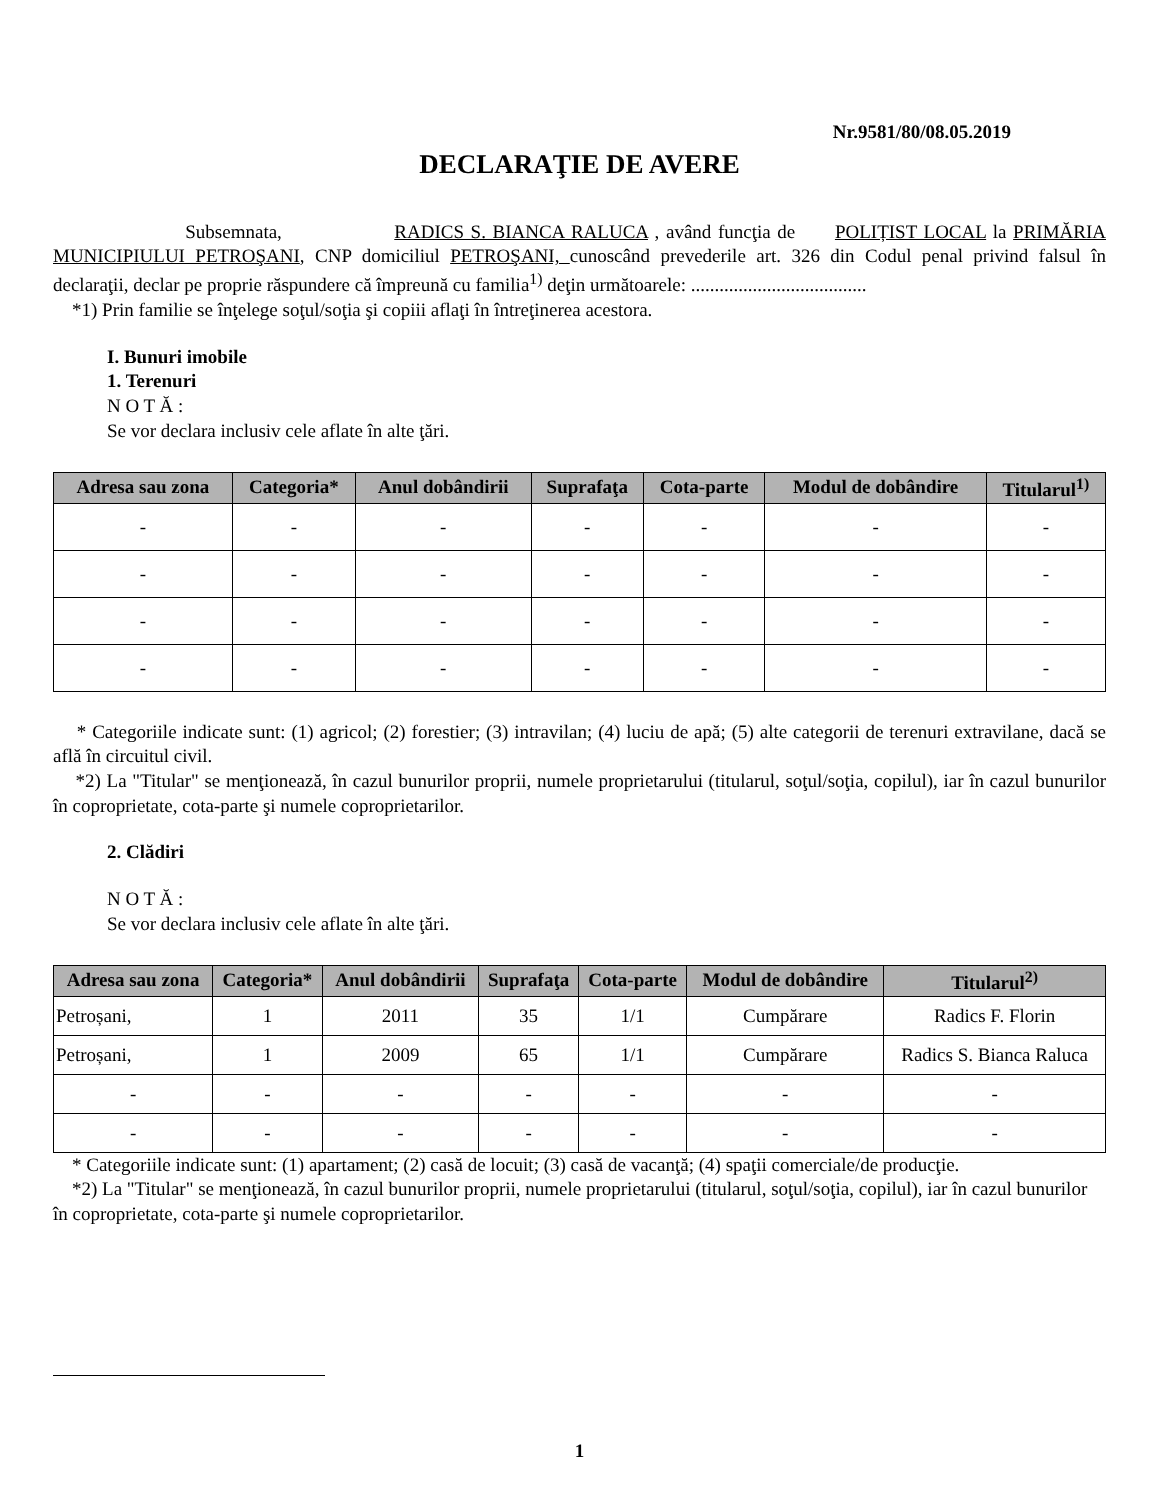Nr.9581/80/08.05.2019
DECLARAŢIE DE AVERE
Subsemnata, RADICS S. BIANCA RALUCA , având funcţia de POLIȚIST LOCAL la PRIMĂRIA MUNICIPIULUI PETROŞANI, CNP domiciliul PETROŞANI, cunoscând prevederile art. 326 din Codul penal privind falsul în declaraţii, declar pe proprie răspundere că împreună cu familia<sup>1)</sup> deţin următoarele: .....................................
*1) Prin familie se înţelege soţul/soţia şi copiii aflaţi în întreţinerea acestora.
I. Bunuri imobile
1. Terenuri
N O T Ă :
Se vor declara inclusiv cele aflate în alte ţări.
| Adresa sau zona | Categoria* | Anul dobândirii | Suprafaţa | Cota-parte | Modul de dobândire | Titularul<sup>1)</sup> |
| --- | --- | --- | --- | --- | --- | --- |
| - | - | - | - | - | - | - |
| - | - | - | - | - | - | - |
| - | - | - | - | - | - | - |
| - | - | - | - | - | - | - |
* Categoriile indicate sunt: (1) agricol; (2) forestier; (3) intravilan; (4) luciu de apă; (5) alte categorii de terenuri extravilane, dacă se află în circuitul civil.
*2) La "Titular" se menţionează, în cazul bunurilor proprii, numele proprietarului (titularul, soţul/soţia, copilul), iar în cazul bunurilor în coproprietate, cota-parte şi numele coproprietarilor.
2. Clădiri
N O T Ă :
Se vor declara inclusiv cele aflate în alte ţări.
| Adresa sau zona | Categoria* | Anul dobândirii | Suprafaţa | Cota-parte | Modul de dobândire | Titularul<sup>2)</sup> |
| --- | --- | --- | --- | --- | --- | --- |
| Petroșani, | 1 | 2011 | 35 | 1/1 | Cumpărare | Radics F. Florin |
| Petroșani, | 1 | 2009 | 65 | 1/1 | Cumpărare | Radics S. Bianca Raluca |
| - | - | - | - | - | - | - |
| - | - | - | - | - | - | - |
* Categoriile indicate sunt: (1) apartament; (2) casă de locuit; (3) casă de vacanţă; (4) spaţii comerciale/de producţie.
*2) La "Titular" se menţionează, în cazul bunurilor proprii, numele proprietarului (titularul, soţul/soţia, copilul), iar în cazul bunurilor în coproprietate, cota-parte şi numele coproprietarilor.
1